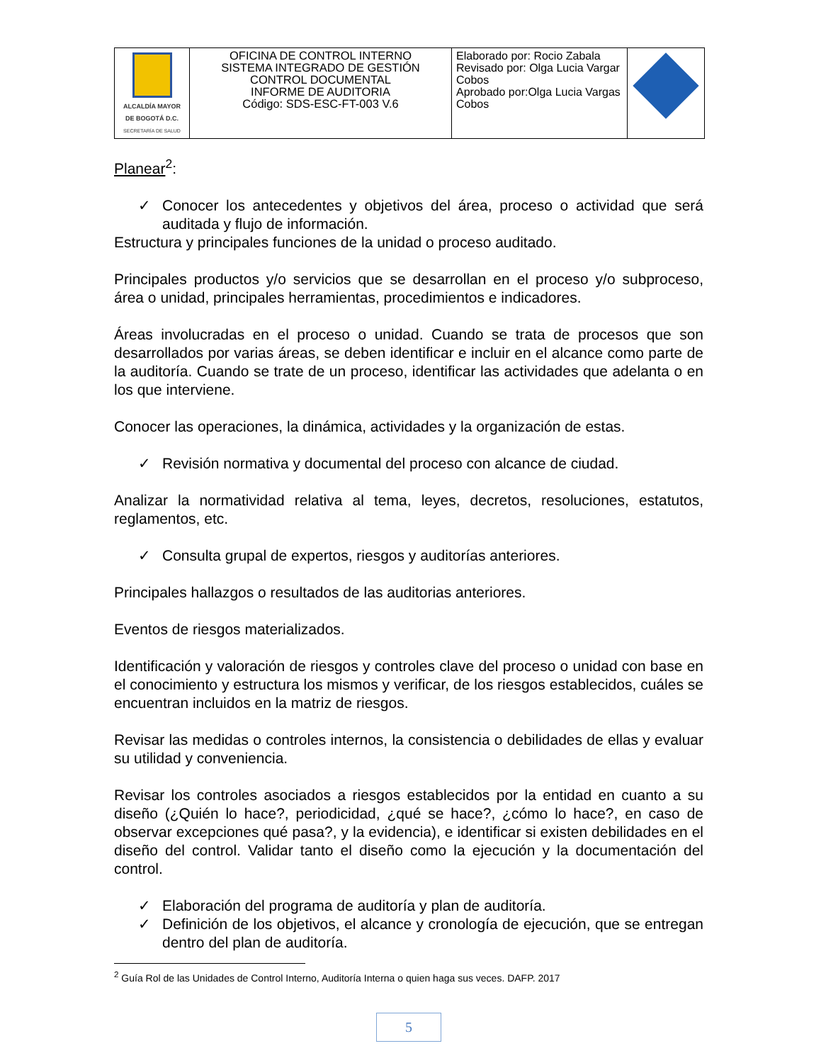| ALCALDÍA MAYOR DE BOGOTÁ D.C. SECRETARÍA DE SALUD | OFICINA DE CONTROL INTERNO SISTEMA INTEGRADO DE GESTIÓN CONTROL DOCUMENTAL INFORME DE AUDITORIA Código: SDS-ESC-FT-003 V.6 | Elaborado por: Rocio Zabala Revisado por: Olga Lucia Vargar Cobos Aprobado por:Olga Lucia Vargas Cobos | |
Planear<sup>2</sup>:
✓ Conocer los antecedentes y objetivos del área, proceso o actividad que será auditada y flujo de información.
Estructura y principales funciones de la unidad o proceso auditado.
Principales productos y/o servicios que se desarrollan en el proceso y/o subproceso, área o unidad, principales herramientas, procedimientos e indicadores.
Áreas involucradas en el proceso o unidad. Cuando se trata de procesos que son desarrollados por varias áreas, se deben identificar e incluir en el alcance como parte de la auditoría. Cuando se trate de un proceso, identificar las actividades que adelanta o en los que interviene.
Conocer las operaciones, la dinámica, actividades y la organización de estas.
✓ Revisión normativa y documental del proceso con alcance de ciudad.
Analizar la normatividad relativa al tema, leyes, decretos, resoluciones, estatutos, reglamentos, etc.
✓ Consulta grupal de expertos, riesgos y auditorías anteriores.
Principales hallazgos o resultados de las auditorias anteriores.
Eventos de riesgos materializados.
Identificación y valoración de riesgos y controles clave del proceso o unidad con base en el conocimiento y estructura los mismos y verificar, de los riesgos establecidos, cuáles se encuentran incluidos en la matriz de riesgos.
Revisar las medidas o controles internos, la consistencia o debilidades de ellas y evaluar su utilidad y conveniencia.
Revisar los controles asociados a riesgos establecidos por la entidad en cuanto a su diseño (¿Quién lo hace?, periodicidad, ¿qué se hace?, ¿cómo lo hace?, en caso de observar excepciones qué pasa?, y la evidencia), e identificar si existen debilidades en el diseño del control. Validar tanto el diseño como la ejecución y la documentación del control.
✓ Elaboración del programa de auditoría y plan de auditoría.
✓ Definición de los objetivos, el alcance y cronología de ejecución, que se entregan dentro del plan de auditoría.
<sup>2</sup> Guía Rol de las Unidades de Control Interno, Auditoría Interna o quien haga sus veces. DAFP. 2017
5